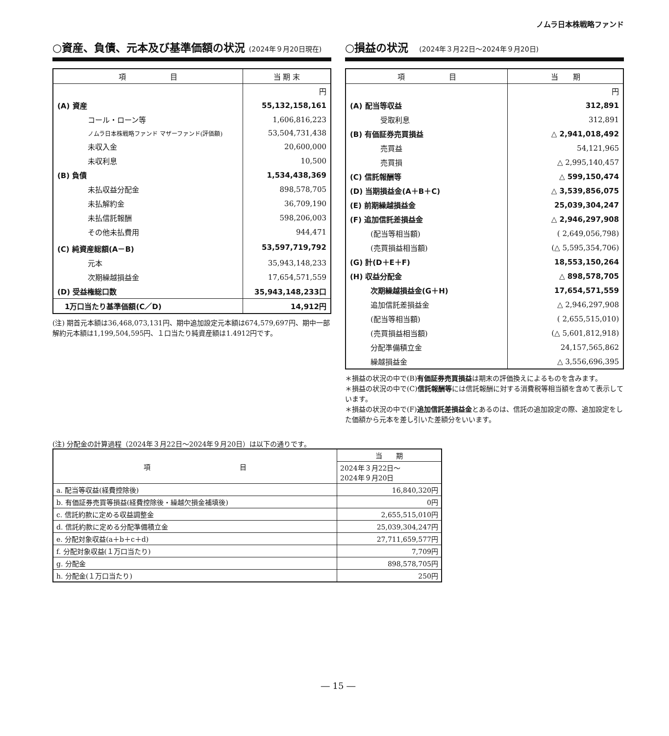ノムラ日本株戦略ファンド
○資産、負債、元本及び基準価額の状況 (2024年９月20日現在)
| 項 目 | 当 期 末 |
| --- | --- |
| | 円 |
| (A) 資産 | 55,132,158,161 |
| コール・ローン等 | 1,606,816,223 |
| ノムラ日本株戦略ファンド マザーファンド(評価額) | 53,504,731,438 |
| 未収入金 | 20,600,000 |
| 未収利息 | 10,500 |
| (B) 負債 | 1,534,438,369 |
| 未払収益分配金 | 898,578,705 |
| 未払解約金 | 36,709,190 |
| 未払信託報酬 | 598,206,003 |
| その他未払費用 | 944,471 |
| (C) 純資産総額(A－B) | 53,597,719,792 |
| 元本 | 35,943,148,233 |
| 次期繰越損益金 | 17,654,571,559 |
| (D) 受益権総口数 | 35,943,148,233口 |
| 1万口当たり基準価額(C／D) | 14,912円 |
(注) 期首元本額は36,468,073,131円、期中追加設定元本額は674,579,697円、期中一部解約元本額は1,199,504,595円、１口当たり純資産額は1.4912円です。
○損益の状況　(2024年３月22日～2024年９月20日)
| 項 目 | 当 期 |
| --- | --- |
| | 円 |
| (A) 配当等収益 | 312,891 |
| 受取利息 | 312,891 |
| (B) 有価証券売買損益 | △ 2,941,018,492 |
| 売買益 | 54,121,965 |
| 売買損 | △ 2,995,140,457 |
| (C) 信託報酬等 | △ 599,150,474 |
| (D) 当期損益金(A＋B＋C) | △ 3,539,856,075 |
| (E) 前期繰越損益金 | 25,039,304,247 |
| (F) 追加信託差損益金 | △ 2,946,297,908 |
| (配当等相当額) | ( 2,649,056,798) |
| (売買損益相当額) | (△ 5,595,354,706) |
| (G) 計(D＋E＋F) | 18,553,150,264 |
| (H) 収益分配金 | △ 898,578,705 |
| 次期繰越損益金(G＋H) | 17,654,571,559 |
| 追加信託差損益金 | △ 2,946,297,908 |
| (配当等相当額) | ( 2,655,515,010) |
| (売買損益相当額) | (△ 5,601,812,918) |
| 分配準備積立金 | 24,157,565,862 |
| 繰越損益金 | △ 3,556,696,395 |
＊損益の状況の中で(B)有価証券売買損益は期末の評価換えによるものを含みます。
＊損益の状況の中で(C)信託報酬等には信託報酬に対する消費税等相当額を含めて表示しています。
＊損益の状況の中で(F)追加信託差損益金とあるのは、信託の追加設定の際、追加設定をした価額から元本を差し引いた差額分をいいます。
(注) 分配金の計算過程（2024年３月22日～2024年９月20日）は以下の通りです。
| 項 目 | 当 期 |
| | 2024年３月22日～ 2024年９月20日 |
| a. 配当等収益(経費控除後) | 16,840,320円 |
| b. 有価証券売買等損益(経費控除後・繰越欠損金補填後) | 0円 |
| c. 信託約款に定める収益調整金 | 2,655,515,010円 |
| d. 信託約款に定める分配準備積立金 | 25,039,304,247円 |
| e. 分配対象収益(a＋b＋c＋d) | 27,711,659,577円 |
| f. 分配対象収益(１万口当たり) | 7,709円 |
| g. 分配金 | 898,578,705円 |
| h. 分配金(１万口当たり) | 250円 |
― 15 ―